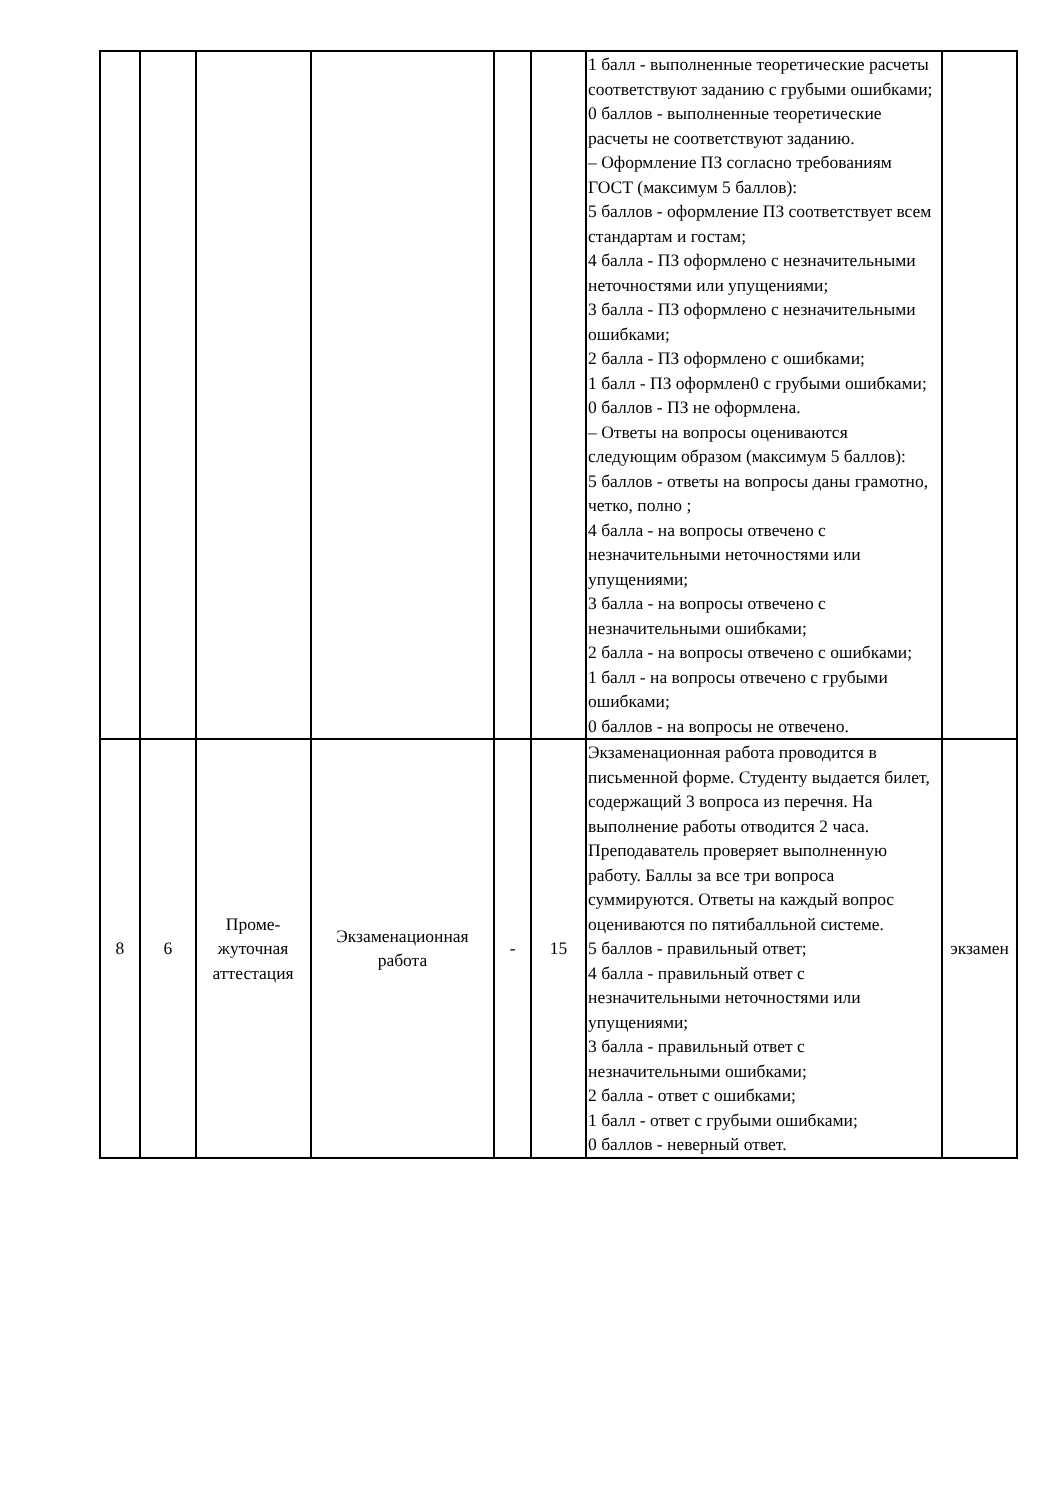| | | | | | | 1 балл - выполненные теоретические расчеты соответствуют заданию с грубыми ошибками; 0 баллов - выполненные теоретические расчеты не соответствуют заданию. – Оформление ПЗ согласно требованиям ГОСТ (максимум 5 баллов): 5 баллов - оформление ПЗ соответствует всем стандартам и гостам; 4 балла - ПЗ оформлено с незначительными неточностями или упущениями; 3 балла - ПЗ оформлено с незначительными ошибками; 2 балла - ПЗ оформлено с ошибками; 1 балл - ПЗ оформлен0 с грубыми ошибками; 0 баллов - ПЗ не оформлена. – Ответы на вопросы оцениваются следующим образом (максимум 5 баллов): 5 баллов - ответы на вопросы даны грамотно, четко, полно ; 4 балла - на вопросы отвечено с незначительными неточностями или упущениями; 3 балла - на вопросы отвечено с незначительными ошибками; 2 балла - на вопросы отвечено с ошибками; 1 балл - на вопросы отвечено с грубыми ошибками; 0 баллов - на вопросы не отвечено. | |
| 8 | 6 | Проме- жуточная аттестация | Экзаменационная работа | - | 15 | Экзаменационная работа проводится в письменной форме. Студенту выдается билет, содержащий 3 вопроса из перечня. На выполнение работы отводится 2 часа. Преподаватель проверяет выполненную работу. Баллы за все три вопроса суммируются. Ответы на каждый вопрос оцениваются по пятибалльной системе. 5 баллов - правильный ответ; 4 балла - правильный ответ с незначительными неточностями или упущениями; 3 балла - правильный ответ с незначительными ошибками; 2 балла - ответ с ошибками; 1 балл - ответ с грубыми ошибками; 0 баллов - неверный ответ. | экзамен |